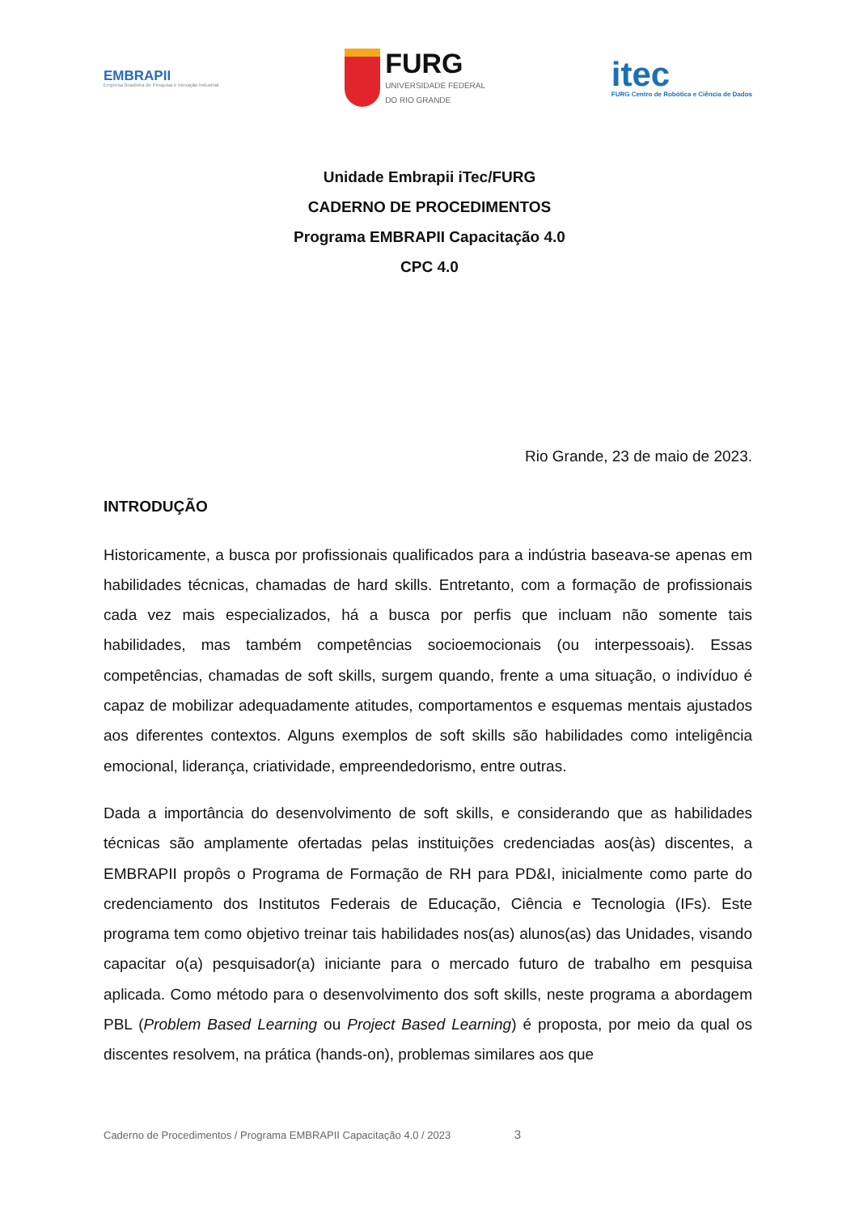EMBRAPII
Empresa Brasileira de Pesquisa e Inovação Industrial
FURG
UNIVERSIDADE FEDERAL
DO RIO GRANDE
itec
FURG Centro de Robótica e Ciência de Dados
Unidade Embrapii iTec/FURG
CADERNO DE PROCEDIMENTOS
Programa EMBRAPII Capacitação 4.0
CPC 4.0
Rio Grande, 23 de maio de 2023.
INTRODUÇÃO
Historicamente, a busca por profissionais qualificados para a indústria baseava-se apenas em habilidades técnicas, chamadas de hard skills. Entretanto, com a formação de profissionais cada vez mais especializados, há a busca por perfis que incluam não somente tais habilidades, mas também competências socioemocionais (ou interpessoais). Essas competências, chamadas de soft skills, surgem quando, frente a uma situação, o indivíduo é capaz de mobilizar adequadamente atitudes, comportamentos e esquemas mentais ajustados aos diferentes contextos. Alguns exemplos de soft skills são habilidades como inteligência emocional, liderança, criatividade, empreendedorismo, entre outras.
Dada a importância do desenvolvimento de soft skills, e considerando que as habilidades técnicas são amplamente ofertadas pelas instituições credenciadas aos(às) discentes, a EMBRAPII propôs o Programa de Formação de RH para PD&I, inicialmente como parte do credenciamento dos Institutos Federais de Educação, Ciência e Tecnologia (IFs). Este programa tem como objetivo treinar tais habilidades nos(as) alunos(as) das Unidades, visando capacitar o(a) pesquisador(a) iniciante para o mercado futuro de trabalho em pesquisa aplicada. Como método para o desenvolvimento dos soft skills, neste programa a abordagem PBL (Problem Based Learning ou Project Based Learning) é proposta, por meio da qual os discentes resolvem, na prática (hands-on), problemas similares aos que
Caderno de Procedimentos / Programa EMBRAPII Capacitação 4.0 / 2023 3